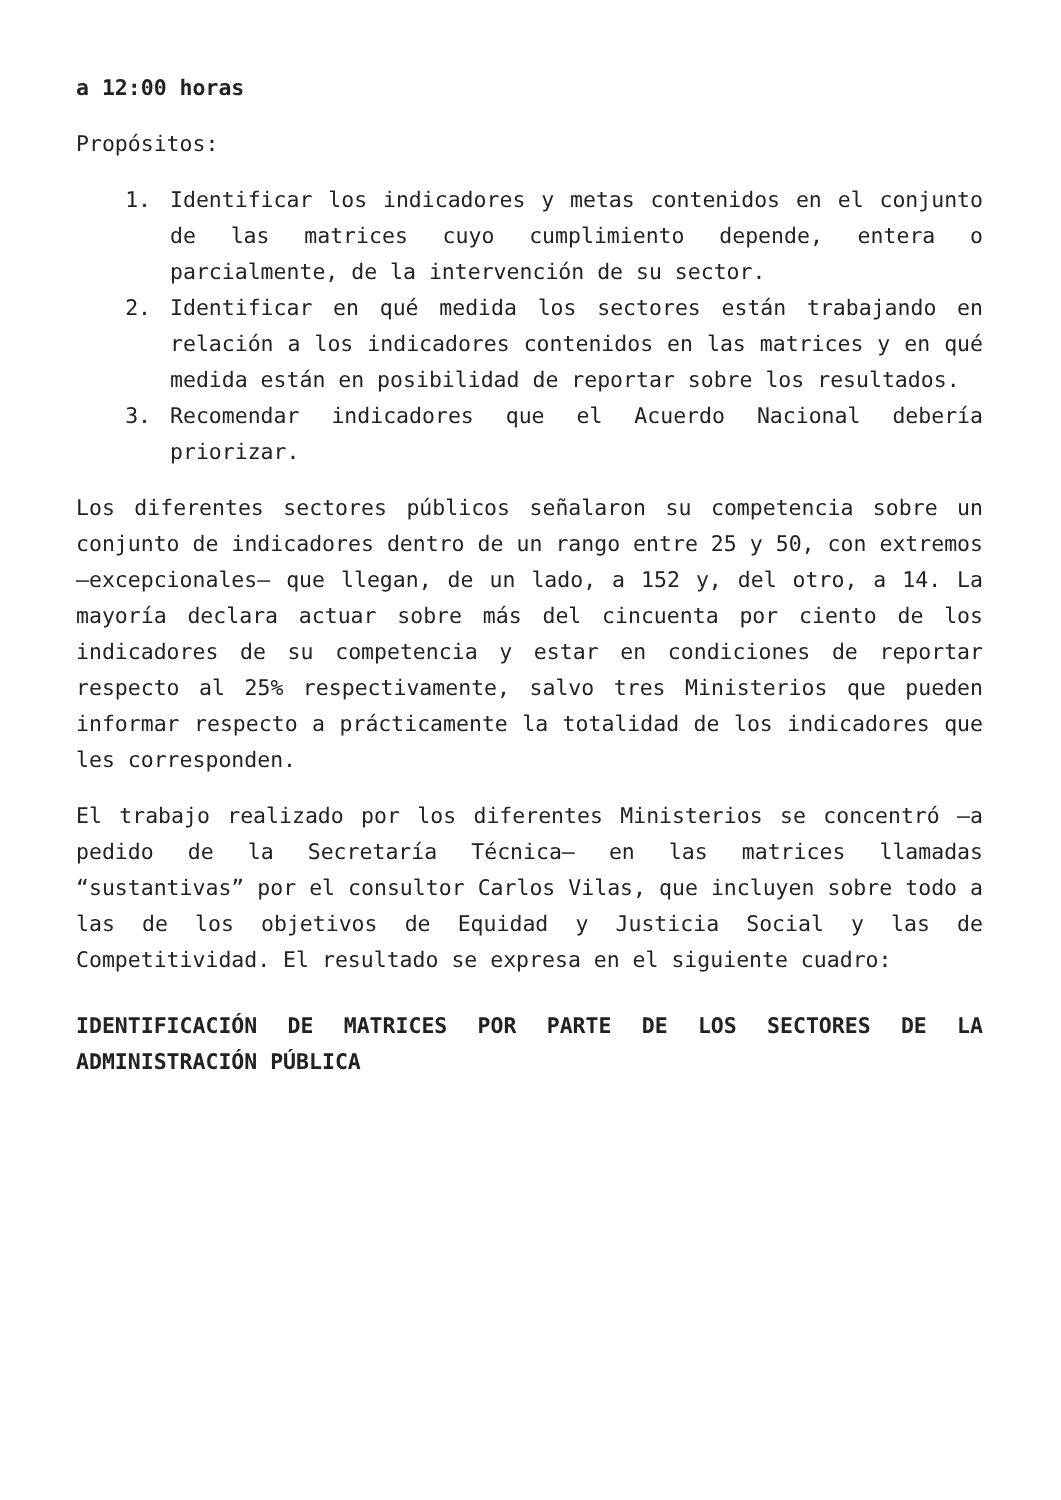a 12:00 horas
Propósitos:
1. Identificar los indicadores y metas contenidos en el conjunto de las matrices cuyo cumplimiento depende, entera o parcialmente, de la intervención de su sector.
2. Identificar en qué medida los sectores están trabajando en relación a los indicadores contenidos en las matrices y en qué medida están en posibilidad de reportar sobre los resultados.
3. Recomendar indicadores que el Acuerdo Nacional debería priorizar.
Los diferentes sectores públicos señalaron su competencia sobre un conjunto de indicadores dentro de un rango entre 25 y 50, con extremos –excepcionales– que llegan, de un lado, a 152 y, del otro, a 14. La mayoría declara actuar sobre más del cincuenta por ciento de los indicadores de su competencia y estar en condiciones de reportar respecto al 25% respectivamente, salvo tres Ministerios que pueden informar respecto a prácticamente la totalidad de los indicadores que les corresponden.
El trabajo realizado por los diferentes Ministerios se concentró –a pedido de la Secretaría Técnica– en las matrices llamadas “sustantivas” por el consultor Carlos Vilas, que incluyen sobre todo a las de los objetivos de Equidad y Justicia Social y las de Competitividad. El resultado se expresa en el siguiente cuadro:
IDENTIFICACIÓN DE MATRICES POR PARTE DE LOS SECTORES DE LA ADMINISTRACIÓN PÚBLICA